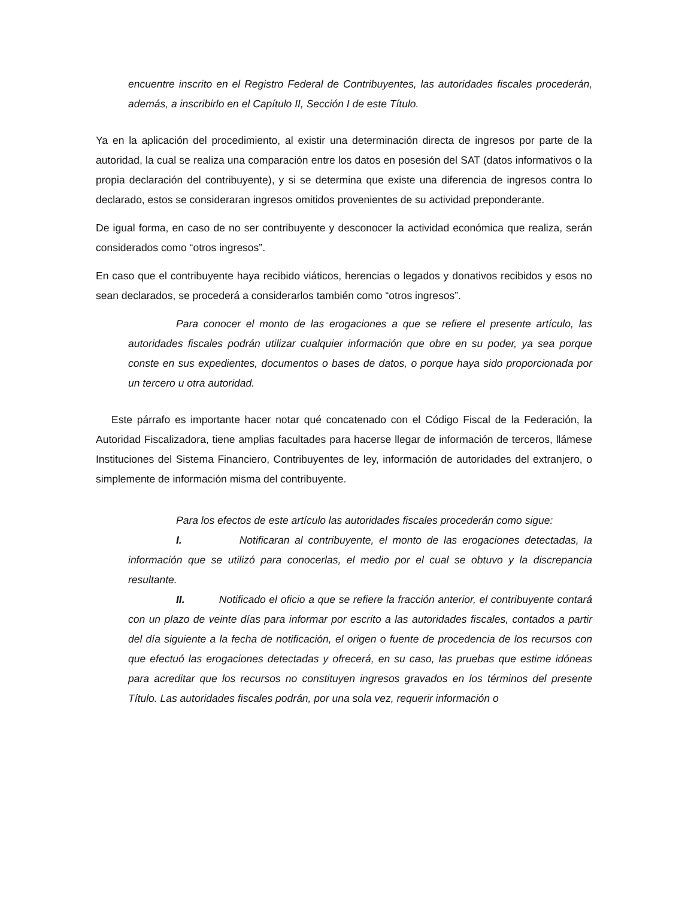encuentre inscrito en el Registro Federal de Contribuyentes, las autoridades fiscales procederán, además, a inscribirlo en el Capítulo II, Sección I de este Título.
Ya en la aplicación del procedimiento, al existir una determinación directa de ingresos por parte de la autoridad, la cual se realiza una comparación entre los datos en posesión del SAT (datos informativos o la propia declaración del contribuyente), y si se determina que existe una diferencia de ingresos contra lo declarado, estos se consideraran ingresos omitidos provenientes de su actividad preponderante.
De igual forma, en caso de no ser contribuyente y desconocer la actividad económica que realiza, serán considerados como “otros ingresos”.
En caso que el contribuyente haya recibido viáticos, herencias o legados y donativos recibidos y esos no sean declarados, se procederá a considerarlos también como “otros ingresos”.
Para conocer el monto de las erogaciones a que se refiere el presente artículo, las autoridades fiscales podrán utilizar cualquier información que obre en su poder, ya sea porque conste en sus expedientes, documentos o bases de datos, o porque haya sido proporcionada por un tercero u otra autoridad.
Este párrafo es importante hacer notar qué concatenado con el Código Fiscal de la Federación, la Autoridad Fiscalizadora, tiene amplias facultades para hacerse llegar de información de terceros, llámese Instituciones del Sistema Financiero, Contribuyentes de ley, información de autoridades del extranjero, o simplemente de información misma del contribuyente.
Para los efectos de este artículo las autoridades fiscales procederán como sigue:
I. Notificaran al contribuyente, el monto de las erogaciones detectadas, la información que se utilizó para conocerlas, el medio por el cual se obtuvo y la discrepancia resultante.
II. Notificado el oficio a que se refiere la fracción anterior, el contribuyente contará con un plazo de veinte días para informar por escrito a las autoridades fiscales, contados a partir del día siguiente a la fecha de notificación, el origen o fuente de procedencia de los recursos con que efectuó las erogaciones detectadas y ofrecerá, en su caso, las pruebas que estime idóneas para acreditar que los recursos no constituyen ingresos gravados en los términos del presente Título. Las autoridades fiscales podrán, por una sola vez, requerir información o